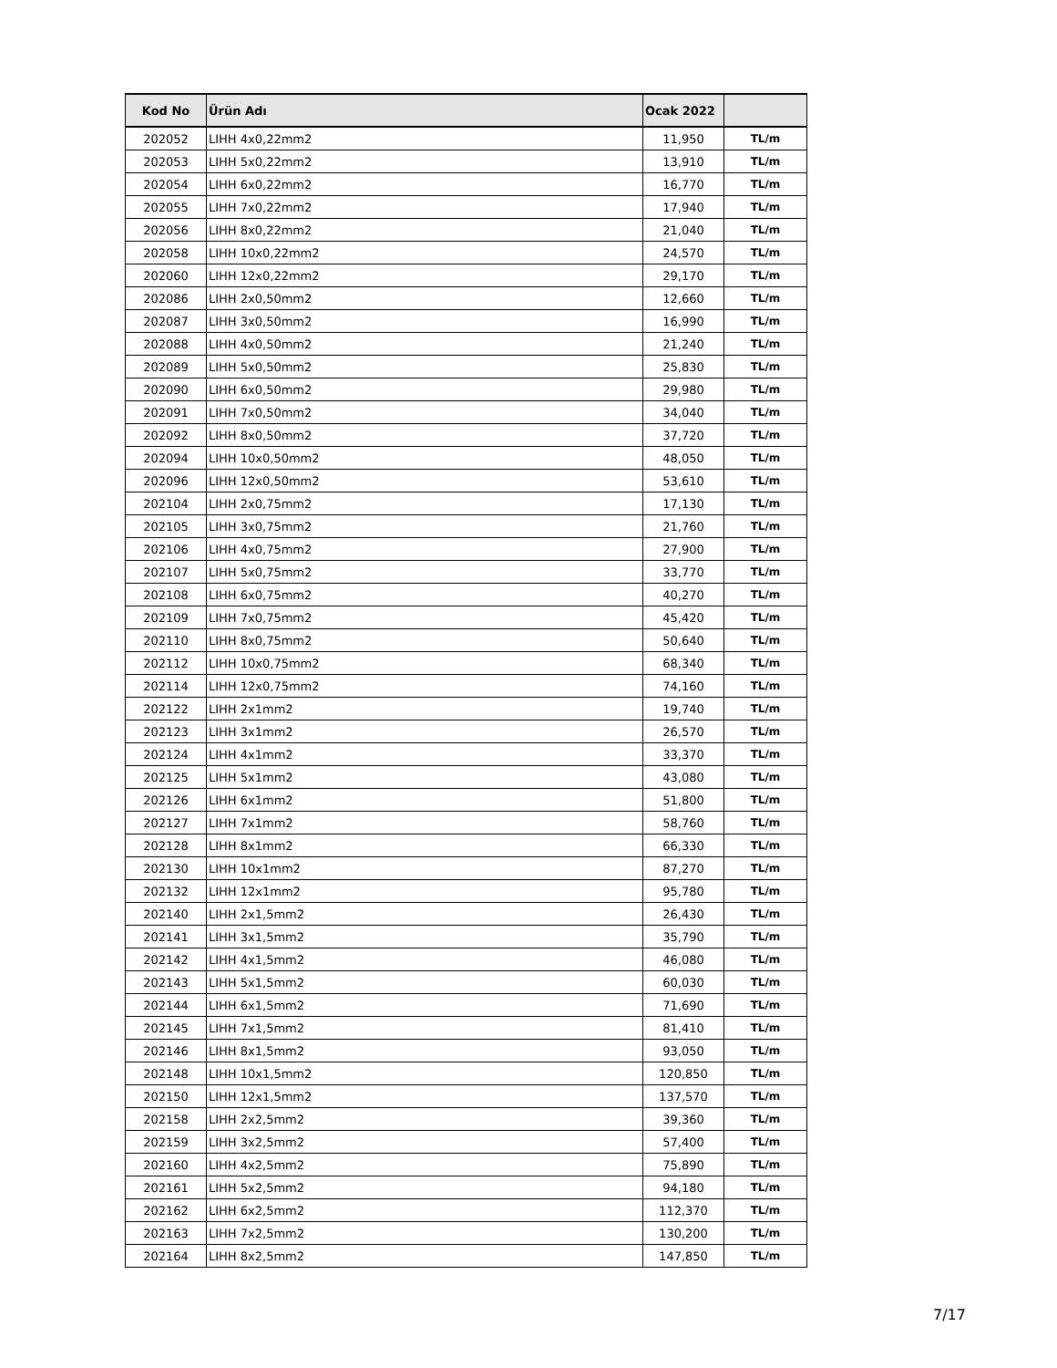| Kod No | Ürün Adı | Ocak 2022 | |
| --- | --- | --- | --- |
| 202052 | LIHH 4x0,22mm2 | 11,950 | TL/m |
| 202053 | LIHH 5x0,22mm2 | 13,910 | TL/m |
| 202054 | LIHH 6x0,22mm2 | 16,770 | TL/m |
| 202055 | LIHH 7x0,22mm2 | 17,940 | TL/m |
| 202056 | LIHH 8x0,22mm2 | 21,040 | TL/m |
| 202058 | LIHH 10x0,22mm2 | 24,570 | TL/m |
| 202060 | LIHH 12x0,22mm2 | 29,170 | TL/m |
| 202086 | LIHH 2x0,50mm2 | 12,660 | TL/m |
| 202087 | LIHH 3x0,50mm2 | 16,990 | TL/m |
| 202088 | LIHH 4x0,50mm2 | 21,240 | TL/m |
| 202089 | LIHH 5x0,50mm2 | 25,830 | TL/m |
| 202090 | LIHH 6x0,50mm2 | 29,980 | TL/m |
| 202091 | LIHH 7x0,50mm2 | 34,040 | TL/m |
| 202092 | LIHH 8x0,50mm2 | 37,720 | TL/m |
| 202094 | LIHH 10x0,50mm2 | 48,050 | TL/m |
| 202096 | LIHH 12x0,50mm2 | 53,610 | TL/m |
| 202104 | LIHH 2x0,75mm2 | 17,130 | TL/m |
| 202105 | LIHH 3x0,75mm2 | 21,760 | TL/m |
| 202106 | LIHH 4x0,75mm2 | 27,900 | TL/m |
| 202107 | LIHH 5x0,75mm2 | 33,770 | TL/m |
| 202108 | LIHH 6x0,75mm2 | 40,270 | TL/m |
| 202109 | LIHH 7x0,75mm2 | 45,420 | TL/m |
| 202110 | LIHH 8x0,75mm2 | 50,640 | TL/m |
| 202112 | LIHH 10x0,75mm2 | 68,340 | TL/m |
| 202114 | LIHH 12x0,75mm2 | 74,160 | TL/m |
| 202122 | LIHH 2x1mm2 | 19,740 | TL/m |
| 202123 | LIHH 3x1mm2 | 26,570 | TL/m |
| 202124 | LIHH 4x1mm2 | 33,370 | TL/m |
| 202125 | LIHH 5x1mm2 | 43,080 | TL/m |
| 202126 | LIHH 6x1mm2 | 51,800 | TL/m |
| 202127 | LIHH 7x1mm2 | 58,760 | TL/m |
| 202128 | LIHH 8x1mm2 | 66,330 | TL/m |
| 202130 | LIHH 10x1mm2 | 87,270 | TL/m |
| 202132 | LIHH 12x1mm2 | 95,780 | TL/m |
| 202140 | LIHH 2x1,5mm2 | 26,430 | TL/m |
| 202141 | LIHH 3x1,5mm2 | 35,790 | TL/m |
| 202142 | LIHH 4x1,5mm2 | 46,080 | TL/m |
| 202143 | LIHH 5x1,5mm2 | 60,030 | TL/m |
| 202144 | LIHH 6x1,5mm2 | 71,690 | TL/m |
| 202145 | LIHH 7x1,5mm2 | 81,410 | TL/m |
| 202146 | LIHH 8x1,5mm2 | 93,050 | TL/m |
| 202148 | LIHH 10x1,5mm2 | 120,850 | TL/m |
| 202150 | LIHH 12x1,5mm2 | 137,570 | TL/m |
| 202158 | LIHH 2x2,5mm2 | 39,360 | TL/m |
| 202159 | LIHH 3x2,5mm2 | 57,400 | TL/m |
| 202160 | LIHH 4x2,5mm2 | 75,890 | TL/m |
| 202161 | LIHH 5x2,5mm2 | 94,180 | TL/m |
| 202162 | LIHH 6x2,5mm2 | 112,370 | TL/m |
| 202163 | LIHH 7x2,5mm2 | 130,200 | TL/m |
| 202164 | LIHH 8x2,5mm2 | 147,850 | TL/m |
7/17